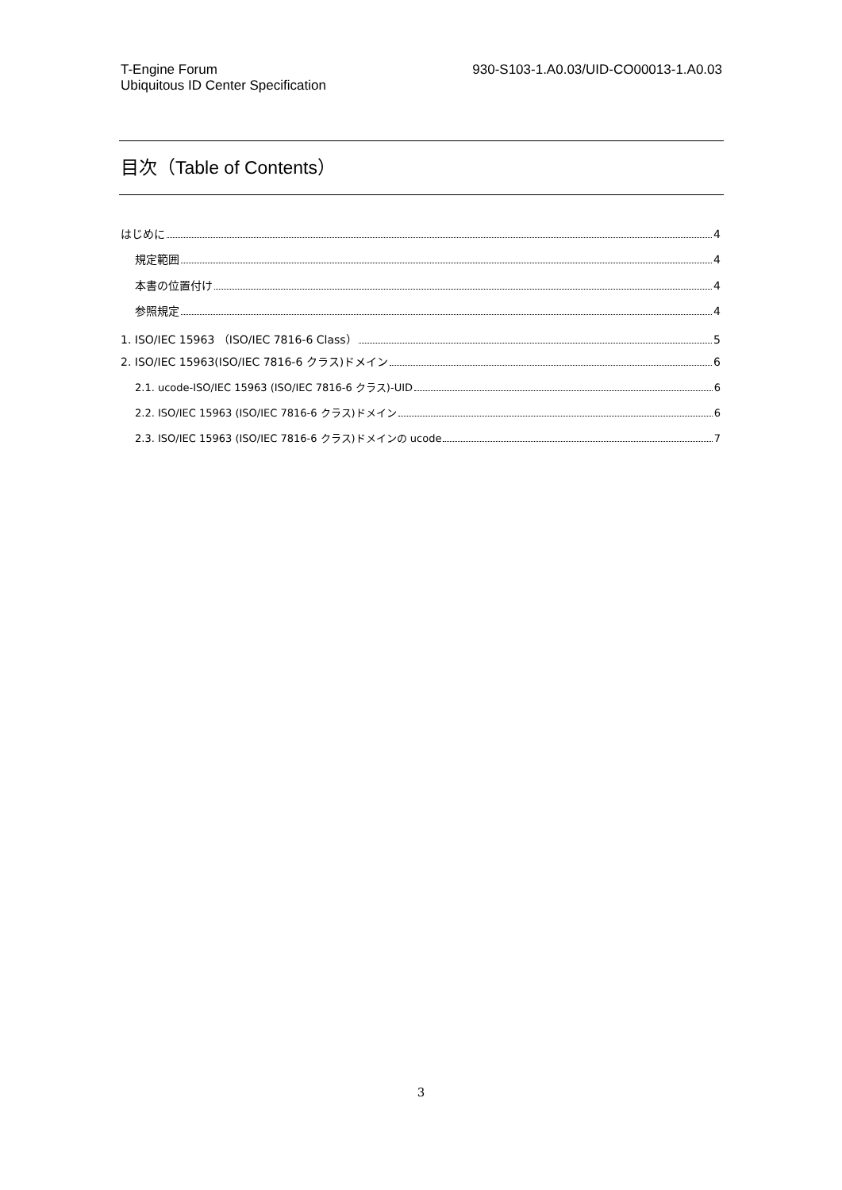T-Engine Forum
Ubiquitous ID Center Specification
930-S103-1.A0.03/UID-CO00013-1.A0.03
目次（Table of Contents）
はじめに 4
規定範囲 4
本書の位置付け 4
参照規定 4
1. ISO/IEC 15963 （ISO/IEC 7816-6 Class） 5
2. ISO/IEC 15963(ISO/IEC 7816-6 クラス)ドメイン 6
2.1. ucode-ISO/IEC 15963 (ISO/IEC 7816-6 クラス)-UID 6
2.2. ISO/IEC 15963 (ISO/IEC 7816-6 クラス)ドメイン 6
2.3. ISO/IEC 15963 (ISO/IEC 7816-6 クラス)ドメインの ucode 7
3